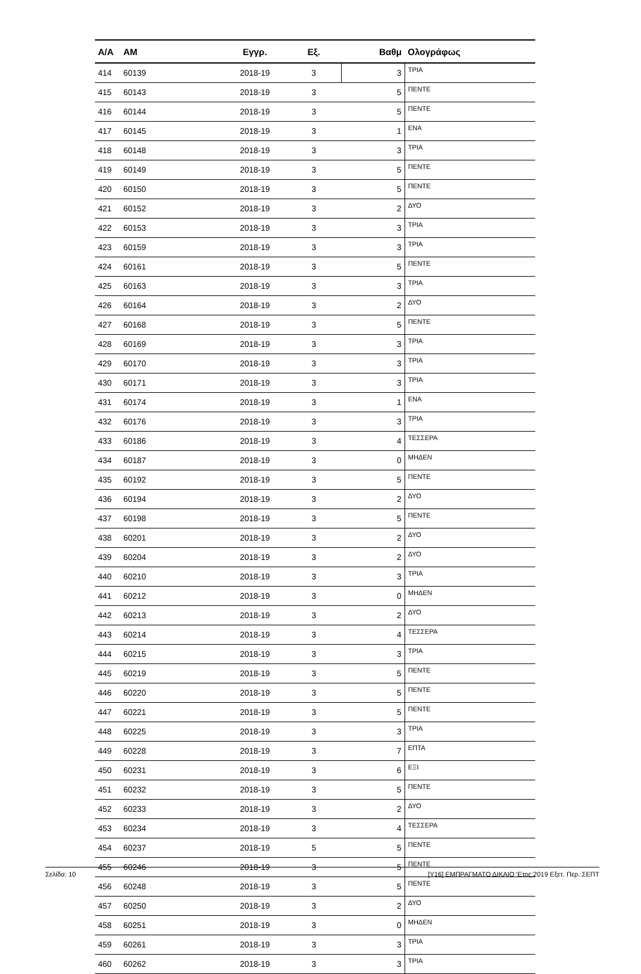| A/A | AM | Εγγρ. | Εξ. | Βαθμ | Ολογράφως |
| --- | --- | --- | --- | --- | --- |
| 414 | 60139 | 2018-19 | 3 | 3 | ΤΡΙΑ |
| 415 | 60143 | 2018-19 | 3 | 5 | ΠΕΝΤΕ |
| 416 | 60144 | 2018-19 | 3 | 5 | ΠΕΝΤΕ |
| 417 | 60145 | 2018-19 | 3 | 1 | ΕΝΑ |
| 418 | 60148 | 2018-19 | 3 | 3 | ΤΡΙΑ |
| 419 | 60149 | 2018-19 | 3 | 5 | ΠΕΝΤΕ |
| 420 | 60150 | 2018-19 | 3 | 5 | ΠΕΝΤΕ |
| 421 | 60152 | 2018-19 | 3 | 2 | ΔΥΟ |
| 422 | 60153 | 2018-19 | 3 | 3 | ΤΡΙΑ |
| 423 | 60159 | 2018-19 | 3 | 3 | ΤΡΙΑ |
| 424 | 60161 | 2018-19 | 3 | 5 | ΠΕΝΤΕ |
| 425 | 60163 | 2018-19 | 3 | 3 | ΤΡΙΑ |
| 426 | 60164 | 2018-19 | 3 | 2 | ΔΥΟ |
| 427 | 60168 | 2018-19 | 3 | 5 | ΠΕΝΤΕ |
| 428 | 60169 | 2018-19 | 3 | 3 | ΤΡΙΑ |
| 429 | 60170 | 2018-19 | 3 | 3 | ΤΡΙΑ |
| 430 | 60171 | 2018-19 | 3 | 3 | ΤΡΙΑ |
| 431 | 60174 | 2018-19 | 3 | 1 | ΕΝΑ |
| 432 | 60176 | 2018-19 | 3 | 3 | ΤΡΙΑ |
| 433 | 60186 | 2018-19 | 3 | 4 | ΤΕΣΣΕΡΑ |
| 434 | 60187 | 2018-19 | 3 | 0 | ΜΗΔΕΝ |
| 435 | 60192 | 2018-19 | 3 | 5 | ΠΕΝΤΕ |
| 436 | 60194 | 2018-19 | 3 | 2 | ΔΥΟ |
| 437 | 60198 | 2018-19 | 3 | 5 | ΠΕΝΤΕ |
| 438 | 60201 | 2018-19 | 3 | 2 | ΔΥΟ |
| 439 | 60204 | 2018-19 | 3 | 2 | ΔΥΟ |
| 440 | 60210 | 2018-19 | 3 | 3 | ΤΡΙΑ |
| 441 | 60212 | 2018-19 | 3 | 0 | ΜΗΔΕΝ |
| 442 | 60213 | 2018-19 | 3 | 2 | ΔΥΟ |
| 443 | 60214 | 2018-19 | 3 | 4 | ΤΕΣΣΕΡΑ |
| 444 | 60215 | 2018-19 | 3 | 3 | ΤΡΙΑ |
| 445 | 60219 | 2018-19 | 3 | 5 | ΠΕΝΤΕ |
| 446 | 60220 | 2018-19 | 3 | 5 | ΠΕΝΤΕ |
| 447 | 60221 | 2018-19 | 3 | 5 | ΠΕΝΤΕ |
| 448 | 60225 | 2018-19 | 3 | 3 | ΤΡΙΑ |
| 449 | 60228 | 2018-19 | 3 | 7 | ΕΠΤΑ |
| 450 | 60231 | 2018-19 | 3 | 6 | ΕΞΙ |
| 451 | 60232 | 2018-19 | 3 | 5 | ΠΕΝΤΕ |
| 452 | 60233 | 2018-19 | 3 | 2 | ΔΥΟ |
| 453 | 60234 | 2018-19 | 3 | 4 | ΤΕΣΣΕΡΑ |
| 454 | 60237 | 2018-19 | 5 | 5 | ΠΕΝΤΕ |
| 455 | 60246 | 2018-19 | 3 | 5 | ΠΕΝΤΕ |
| 456 | 60248 | 2018-19 | 3 | 5 | ΠΕΝΤΕ |
| 457 | 60250 | 2018-19 | 3 | 2 | ΔΥΟ |
| 458 | 60251 | 2018-19 | 3 | 0 | ΜΗΔΕΝ |
| 459 | 60261 | 2018-19 | 3 | 3 | ΤΡΙΑ |
| 460 | 60262 | 2018-19 | 3 | 3 | ΤΡΙΑ |
Σελίδα: 10 [Y16] ΕΜΠΡΑΓΜΑΤΟ ΔΙΚΑΙΟ 'Ετος:2019 Εξετ. Περ.:ΣΕΠΤ